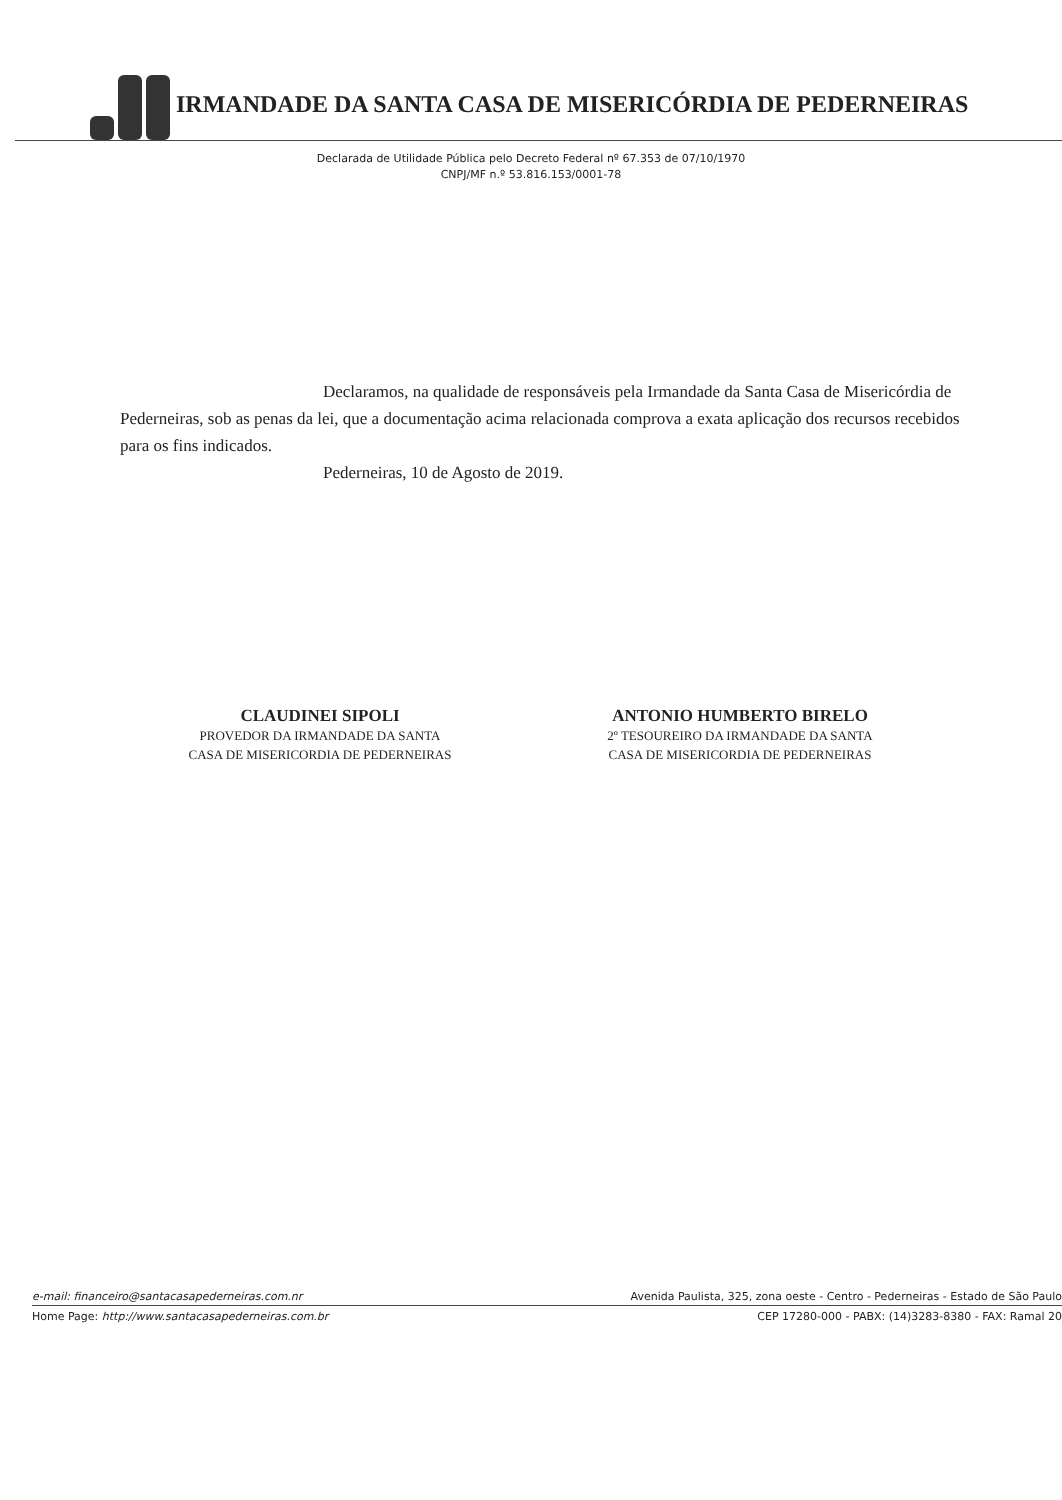IRMANDADE DA SANTA CASA DE MISERICÓRDIA DE PEDERNEIRAS
Declarada de Utilidade Pública pelo Decreto Federal nº 67.353 de 07/10/1970
CNPJ/MF n.º 53.816.153/0001-78
Declaramos, na qualidade de responsáveis pela Irmandade da Santa Casa de Misericórdia de Pederneiras, sob as penas da lei, que a documentação acima relacionada comprova a exata aplicação dos recursos recebidos para os fins indicados.
Pederneiras, 10 de Agosto de 2019.
CLAUDINEI SIPOLI
PROVEDOR DA IRMANDADE DA SANTA
CASA DE MISERICORDIA DE PEDERNEIRAS
ANTONIO HUMBERTO BIRELO
2º TESOUREIRO DA IRMANDADE DA SANTA
CASA DE MISERICORDIA DE PEDERNEIRAS
e-mail: financeiro@santacasapederneiras.com.nr Avenida Paulista, 325, zona oeste - Centro - Pederneiras - Estado de São Paulo
Home Page: http://www.santacasapederneiras.com.br CEP 17280-000 - PABX: (14)3283-8380 - FAX: Ramal 20